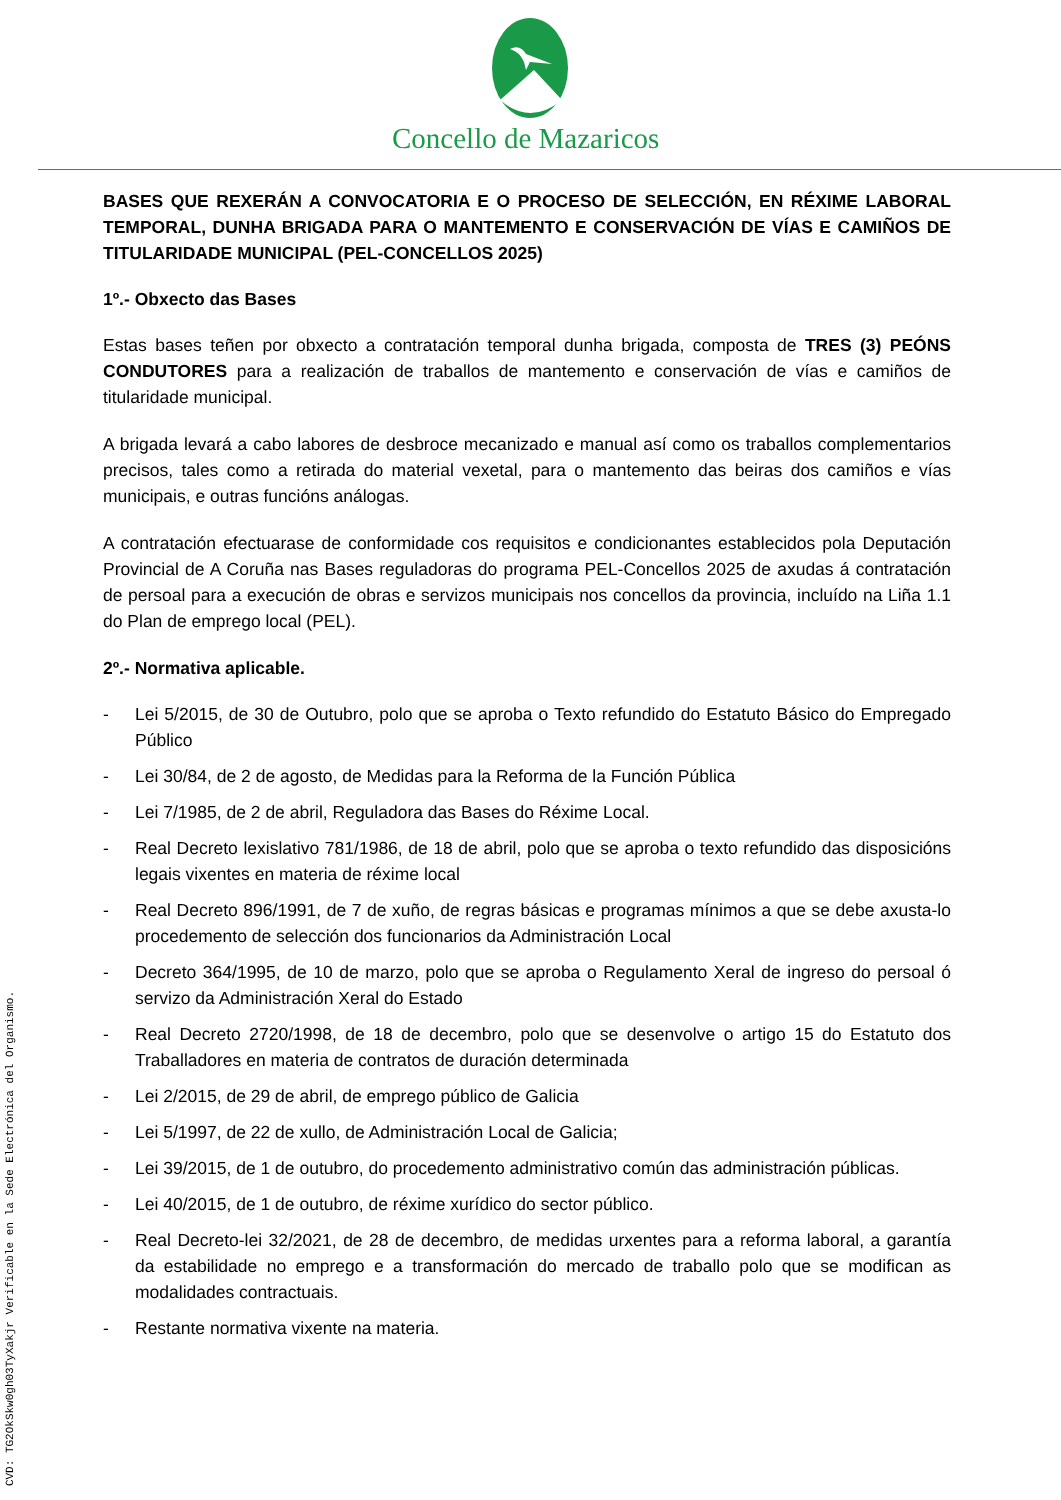Concello de Mazaricos
BASES QUE REXERÁN A CONVOCATORIA E O PROCESO DE SELECCIÓN, EN RÉXIME LABORAL TEMPORAL, DUNHA BRIGADA PARA O MANTEMENTO E CONSERVACIÓN DE VÍAS E CAMIÑOS DE TITULARIDADE MUNICIPAL (PEL-CONCELLOS 2025)
1º.- Obxecto das Bases
Estas bases teñen por obxecto a contratación temporal dunha brigada, composta de TRES (3) PEÓNS CONDUTORES para a realización de traballos de mantemento e conservación de vías e camiños de titularidade municipal.
A brigada levará a cabo labores de desbroce mecanizado e manual así como os traballos complementarios precisos, tales como a retirada do material vexetal, para o mantemento das beiras dos camiños e vías municipais, e outras funcións análogas.
A contratación efectuarase de conformidade cos requisitos e condicionantes establecidos pola Deputación Provincial de A Coruña nas Bases reguladoras do programa PEL-Concellos 2025 de axudas á contratación de persoal para a execución de obras e servizos municipais nos concellos da provincia, incluído na Liña 1.1 do Plan de emprego local (PEL).
2º.- Normativa aplicable.
- Lei 5/2015, de 30 de Outubro, polo que se aproba o Texto refundido do Estatuto Básico do Empregado Público
- Lei 30/84, de 2 de agosto, de Medidas para la Reforma de la Función Pública
- Lei 7/1985, de 2 de abril, Reguladora das Bases do Réxime Local.
- Real Decreto lexislativo 781/1986, de 18 de abril, polo que se aproba o texto refundido das disposicións legais vixentes en materia de réxime local
- Real Decreto 896/1991, de 7 de xuño, de regras básicas e programas mínimos a que se debe axusta-lo procedemento de selección dos funcionarios da Administración Local
- Decreto 364/1995, de 10 de marzo, polo que se aproba o Regulamento Xeral de ingreso do persoal ó servizo da Administración Xeral do Estado
- Real Decreto 2720/1998, de 18 de decembro, polo que se desenvolve o artigo 15 do Estatuto dos Traballadores en materia de contratos de duración determinada
- Lei 2/2015, de 29 de abril, de emprego público de Galicia
- Lei 5/1997, de 22 de xullo, de Administración Local de Galicia;
- Lei 39/2015, de 1 de outubro, do procedemento administrativo común das administración públicas.
- Lei 40/2015, de 1 de outubro, de réxime xurídico do sector público.
- Real Decreto-lei 32/2021, de 28 de decembro, de medidas urxentes para a reforma laboral, a garantía da estabilidade no emprego e a transformación do mercado de traballo polo que se modifican as modalidades contractuais.
- Restante normativa vixente na materia.
CVD: TG2OkSkw0gh03TyXakjr Verificable en la Sede Electrónica del Organismo.